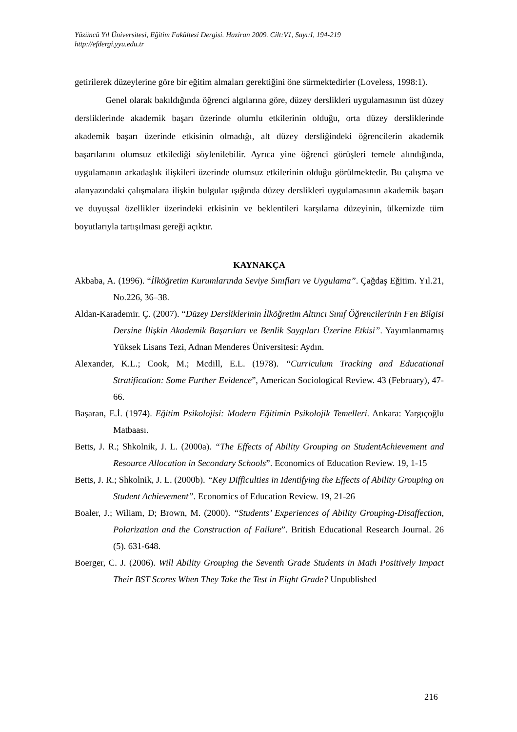Yüzüncü Yıl Üniversitesi, Eğitim Fakültesi Dergisi. Haziran 2009. Cilt:V1, Sayı:I, 194-219
http://efdergi.yyu.edu.tr
getirilerek düzeylerine göre bir eğitim almaları gerektiğini öne sürmektedirler (Loveless, 1998:1).
Genel olarak bakıldığında öğrenci algılarına göre, düzey derslikleri uygulamasının üst düzey dersliklerinde akademik başarı üzerinde olumlu etkilerinin olduğu, orta düzey dersliklerinde akademik başarı üzerinde etkisinin olmadığı, alt düzey dersliğindeki öğrencilerin akademik başarılarını olumsuz etkilediği söylenilebilir. Ayrıca yine öğrenci görüşleri temele alındığında, uygulamanın arkadaşlık ilişkileri üzerinde olumsuz etkilerinin olduğu görülmektedir. Bu çalışma ve alanyazındaki çalışmalara ilişkin bulgular ışığında düzey derslikleri uygulamasının akademik başarı ve duyuşsal özellikler üzerindeki etkisinin ve beklentileri karşılama düzeyinin, ülkemizde tüm boyutlarıyla tartışılması gereği açıktır.
KAYNAKÇA
Akbaba, A. (1996). “İlköğretim Kurumlarında Seviye Sınıfları ve Uygulama”. Çağdaş Eğitim. Yıl.21, No.226, 36–38.
Aldan-Karademir. Ç. (2007). “Düzey Dersliklerinin İlköğretim Altıncı Sınıf Öğrencilerinin Fen Bilgisi Dersine İlişkin Akademik Başarıları ve Benlik Saygıları Üzerine Etkisi”. Yayımlanmamış Yüksek Lisans Tezi, Adnan Menderes Üniversitesi: Aydın.
Alexander, K.L.; Cook, M.; Mcdill, E.L. (1978). “Curriculum Tracking and Educational Stratification: Some Further Evidence”, American Sociological Review. 43 (February), 47-66.
Başaran, E.İ. (1974). Eğitim Psikolojisi: Modern Eğitimin Psikolojik Temelleri. Ankara: Yargıçoğlu Matbaası.
Betts, J. R.; Shkolnik, J. L. (2000a). “The Effects of Ability Grouping on StudentAchievement and Resource Allocation in Secondary Schools”. Economics of Education Review. 19, 1-15
Betts, J. R.; Shkolnik, J. L. (2000b). “Key Difficulties in Identifying the Effects of Ability Grouping on Student Achievement”. Economics of Education Review. 19, 21-26
Boaler, J.; Wiliam, D; Brown, M. (2000). “Students’ Experiences of Ability Grouping-Disaffection, Polarization and the Construction of Failure”. British Educational Research Journal. 26 (5). 631-648.
Boerger, C. J. (2006). Will Ability Grouping the Seventh Grade Students in Math Positively Impact Their BST Scores When They Take the Test in Eight Grade? Unpublished
216